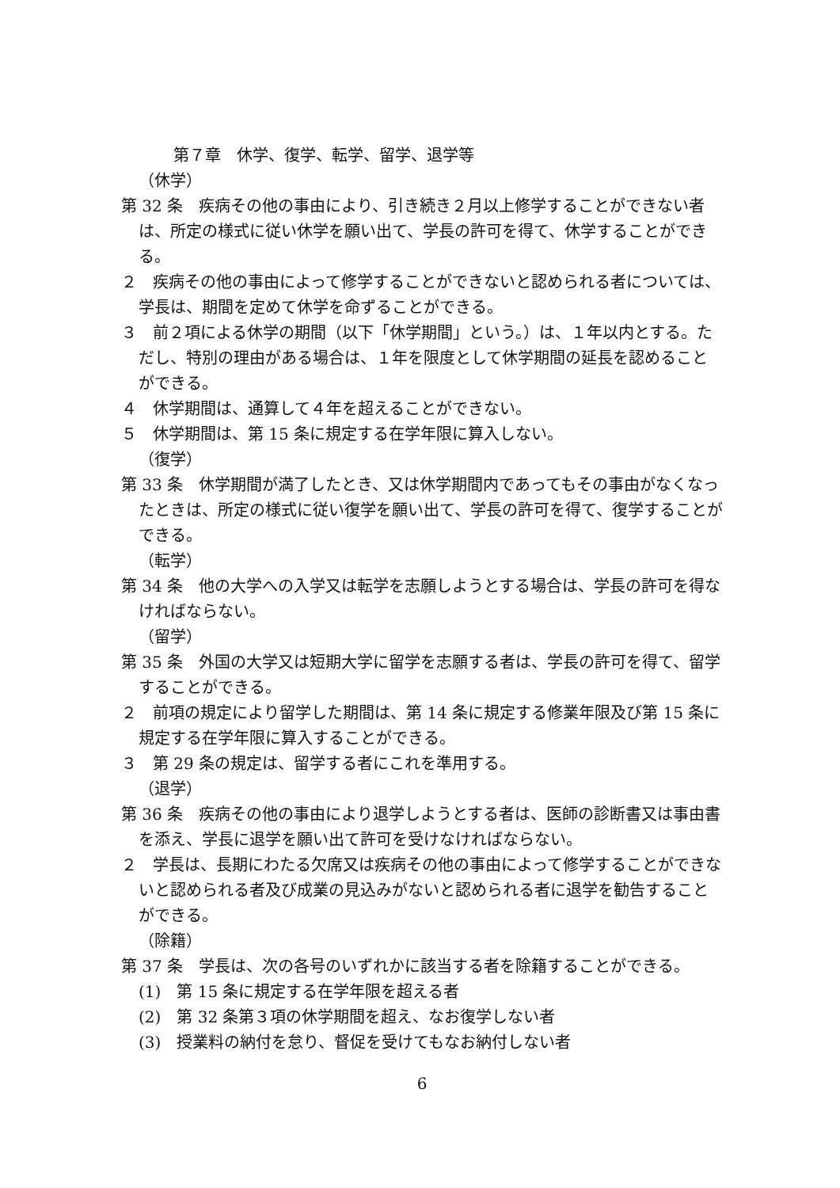第７章　休学、復学、転学、留学、退学等
（休学）
第 32 条　疾病その他の事由により、引き続き２月以上修学することができない者は、所定の様式に従い休学を願い出て、学長の許可を得て、休学することができる。
２　疾病その他の事由によって修学することができないと認められる者については、学長は、期間を定めて休学を命ずることができる。
３　前２項による休学の期間（以下「休学期間」という。）は、１年以内とする。ただし、特別の理由がある場合は、１年を限度として休学期間の延長を認めることができる。
４　休学期間は、通算して４年を超えることができない。
５　休学期間は、第 15 条に規定する在学年限に算入しない。
（復学）
第 33 条　休学期間が満了したとき、又は休学期間内であってもその事由がなくなったときは、所定の様式に従い復学を願い出て、学長の許可を得て、復学することができる。
（転学）
第 34 条　他の大学への入学又は転学を志願しようとする場合は、学長の許可を得なければならない。
（留学）
第 35 条　外国の大学又は短期大学に留学を志願する者は、学長の許可を得て、留学することができる。
２　前項の規定により留学した期間は、第 14 条に規定する修業年限及び第 15 条に規定する在学年限に算入することができる。
３　第 29 条の規定は、留学する者にこれを準用する。
（退学）
第 36 条　疾病その他の事由により退学しようとする者は、医師の診断書又は事由書を添え、学長に退学を願い出て許可を受けなければならない。
２　学長は、長期にわたる欠席又は疾病その他の事由によって修学することができないと認められる者及び成業の見込みがないと認められる者に退学を勧告することができる。
（除籍）
第 37 条　学長は、次の各号のいずれかに該当する者を除籍することができる。
(1)　第 15 条に規定する在学年限を超える者
(2)　第 32 条第３項の休学期間を超え、なお復学しない者
(3)　授業料の納付を怠り、督促を受けてもなお納付しない者
6